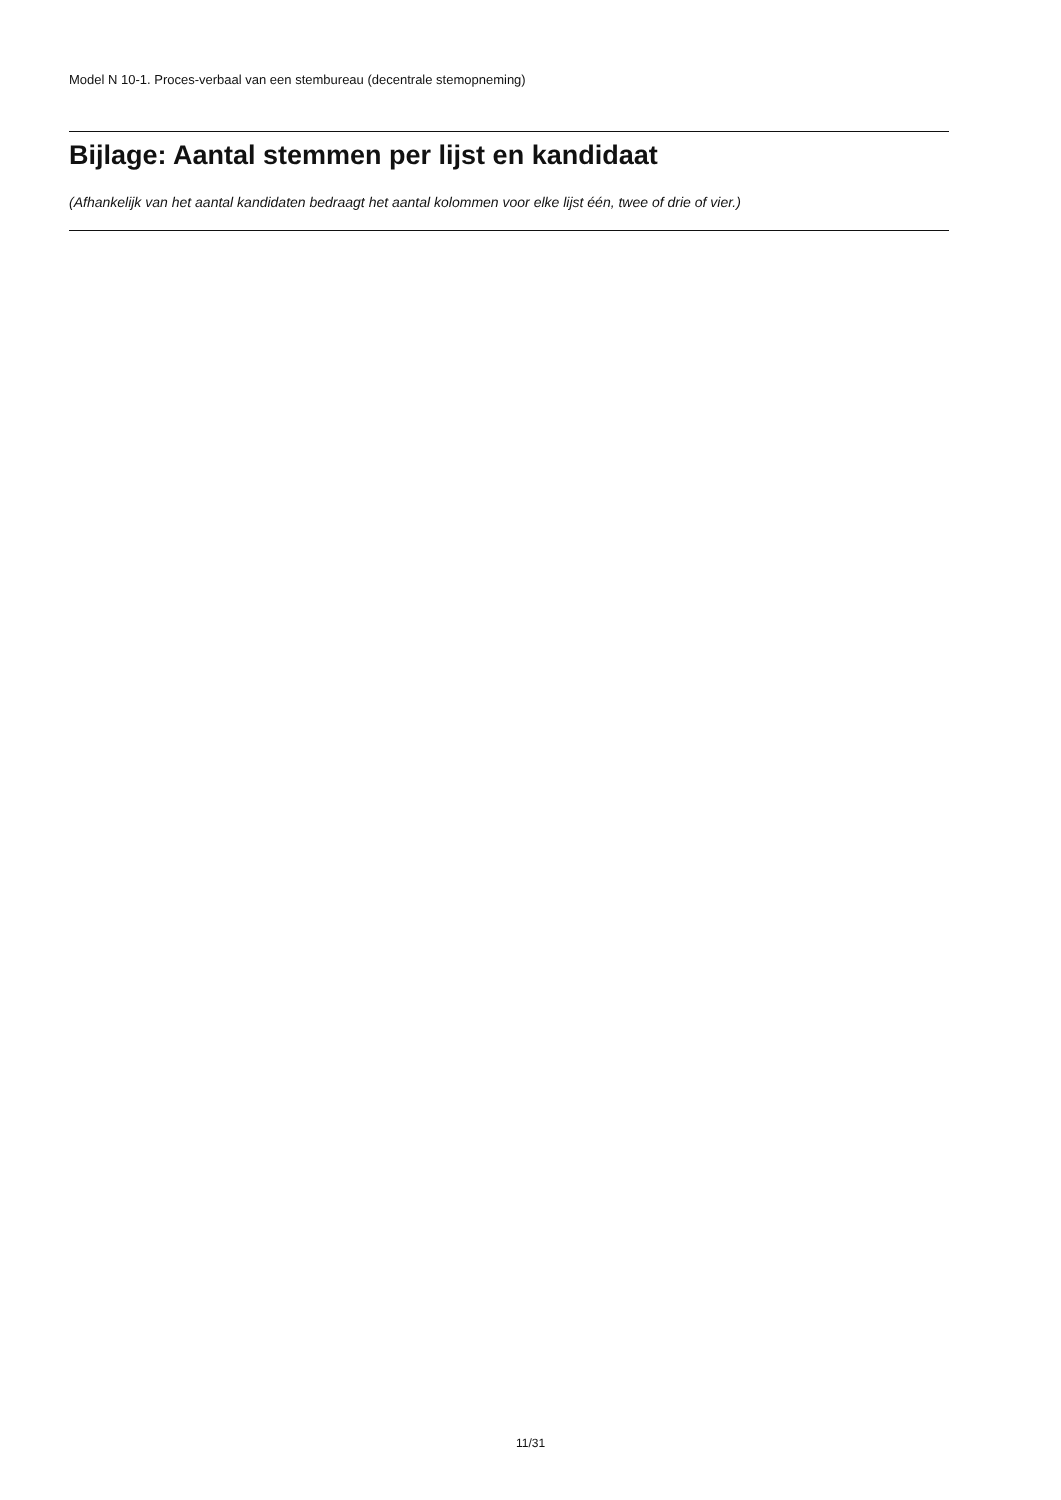Model N 10-1. Proces-verbaal van een stembureau (decentrale stemopneming)
Bijlage: Aantal stemmen per lijst en kandidaat
(Afhankelijk van het aantal kandidaten bedraagt het aantal kolommen voor elke lijst één, twee of drie of vier.)
11/31